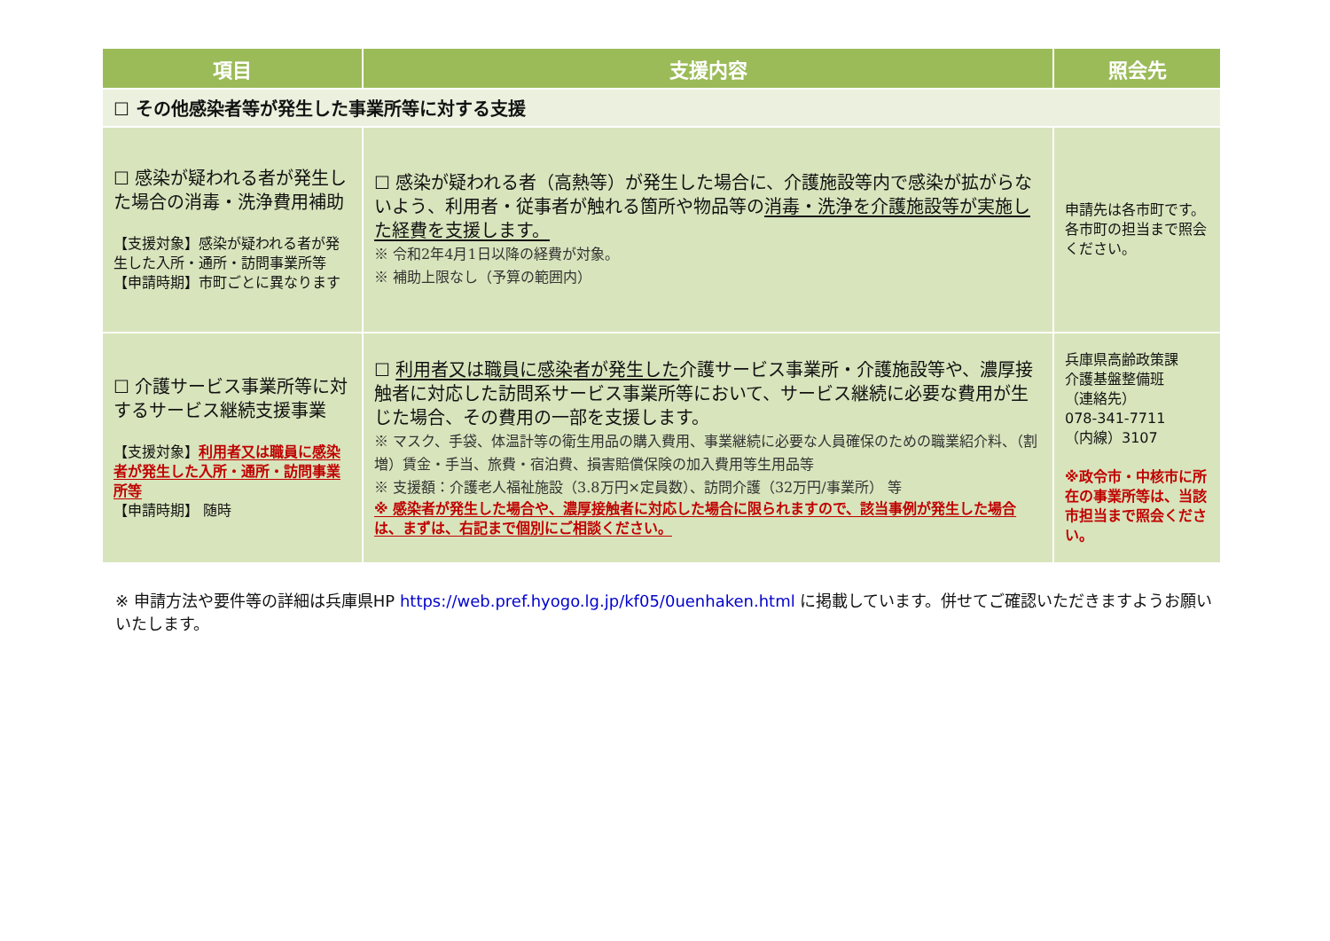| 項目 | 支援内容 | 照会先 |
| --- | --- | --- |
| ☐ その他感染者等が発生した事業所等に対する支援 | | |
| ☐ 感染が疑われる者が発生した場合の消毒・洗浄費用補助 【支援対象】感染が疑われる者が発生した入所・通所・訪問事業所等 【申請時期】市町ごとに異なります | ☐ 感染が疑われる者（高熱等）が発生した場合に、介護施設等内で感染が拡がらないよう、利用者・従事者が触れる箇所や物品等の 消毒・洗浄を介護施設等が実施した経費を支援します。 ※ 令和2年4月1日以降の経費が対象。 ※ 補助上限なし（予算の範囲内） | 申請先は各市町です。各市町の担当まで照会ください。 |
| ☐ 介護サービス事業所等に対するサービス継続支援事業 【支援対象】 利用者又は職員に感染者が発生した入所・通所・訪問事業所等 【申請時期】 随時 | ☐ 利用者又は職員に感染者が発生した 介護サービス事業所・介護施設等や、濃厚接触者に対応した訪問系サービス事業所等において、サービス継続に必要な費用が生じた場合、その費用の一部を支援します。 ※ マスク、手袋、体温計等の衛生用品の購入費用、事業継続に必要な人員確保のための職業紹介料、（割増）賃金・手当、旅費・宿泊費、損害賠償保険の加入費用等生用品等 ※ 支援額：介護老人福祉施設（3.8万円×定員数）、訪問介護（32万円/事業所） 等 ※ 感染者が発生した場合や、濃厚接触者に対応した場合に限られますので、該当事例が発生した場合は、まずは、右記まで個別にご相談ください。 | 兵庫県高齢政策課 介護基盤整備班 （連絡先） 078-341-7711 （内線）3107 ※政令市・中核市に所在の事業所等は、当該市担当まで照会ください。 |
※ 申請方法や要件等の詳細は兵庫県HP https://web.pref.hyogo.lg.jp/kf05/0uenhaken.html に掲載しています。併せてご確認いただきますようお願いいたします。